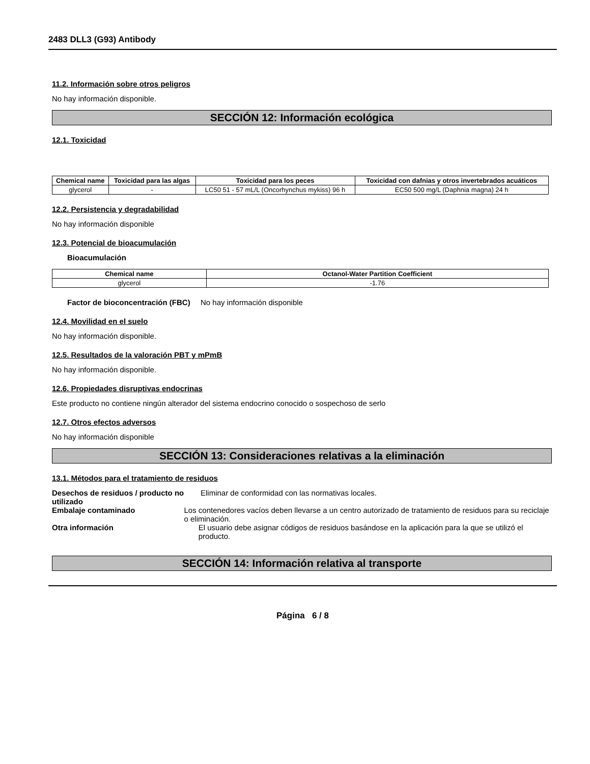2483 DLL3 (G93) Antibody
11.2. Información sobre otros peligros
No hay información disponible.
SECCIÓN 12: Información ecológica
12.1. Toxicidad
| Chemical name | Toxicidad para las algas | Toxicidad para los peces | Toxicidad con dafnias y otros invertebrados acuáticos |
| --- | --- | --- | --- |
| glycerol | - | LC50 51 - 57 mL/L (Oncorhynchus mykiss) 96 h | EC50 500 mg/L (Daphnia magna) 24 h |
12.2. Persistencia y degradabilidad
No hay información disponible
12.3. Potencial de bioacumulación
Bioacumulación
| Chemical name | Octanol-Water Partition Coefficient |
| --- | --- |
| glycerol | -1.76 |
Factor de bioconcentración (FBC)
No hay información disponible
12.4. Movilidad en el suelo
No hay información disponible.
12.5. Resultados de la valoración PBT y mPmB
No hay información disponible.
12.6. Propiedades disruptivas endocrinas
Este producto no contiene ningún alterador del sistema endocrino conocido o sospechoso de serlo
12.7. Otros efectos adversos
No hay información disponible
SECCIÓN 13: Consideraciones relativas a la eliminación
13.1. Métodos para el tratamiento de residuos
Desechos de residuos / producto no utilizado
Eliminar de conformidad con las normativas locales.
Embalaje contaminado Los contenedores vacíos deben llevarse a un centro autorizado de tratamiento de residuos para su reciclaje o eliminación.
Otra información El usuario debe asignar códigos de residuos basándose en la aplicación para la que se utilizó el producto.
SECCIÓN 14: Información relativa al transporte
Página 6 / 8